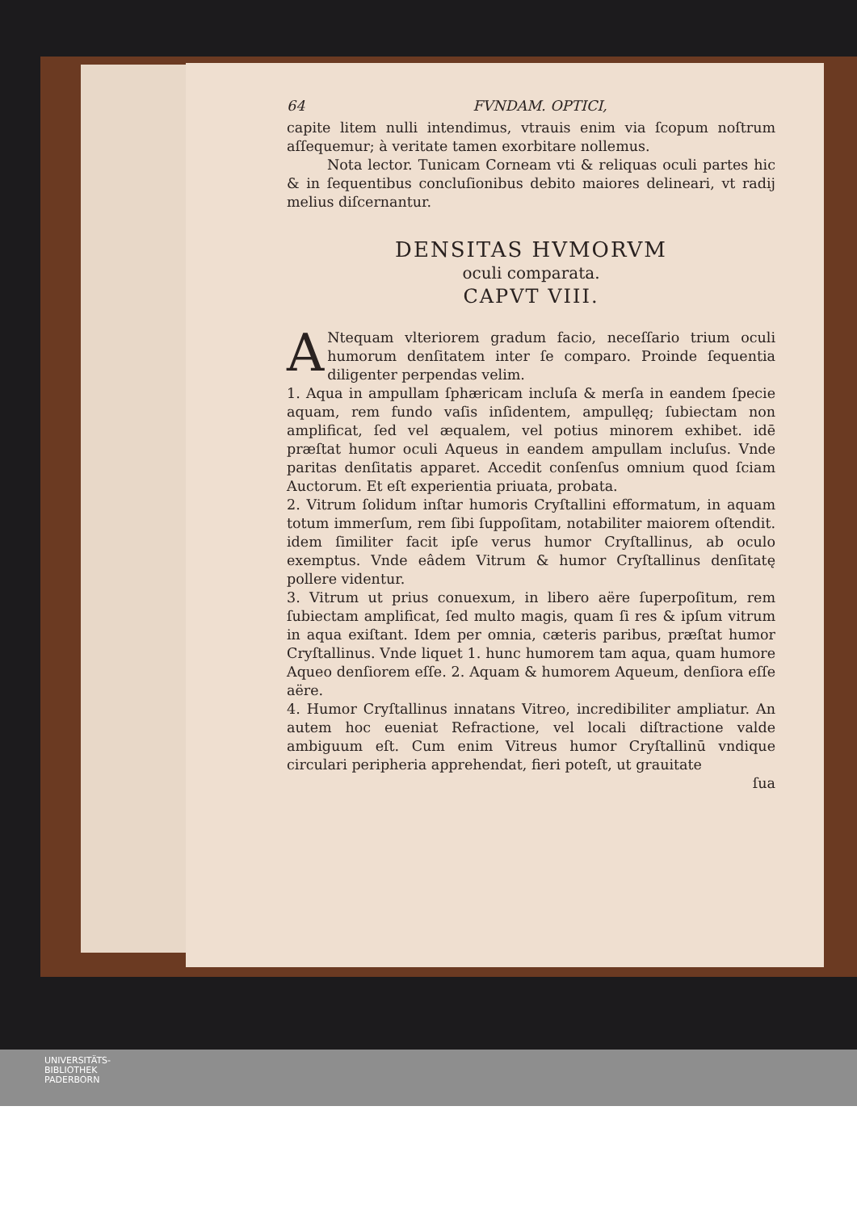64 FVNDAM. OPTICI,
capite litem nulli intendimus, vtrauis enim via ſcopum noſtrum aſſequemur; à veritate tamen exorbitare nollemus.
Nota lector. Tunicam Corneam vti & reliquas oculi partes hic & in ſequentibus concluſionibus debito maiores delineari, vt radij melius diſcernantur.
DENSITAS HVMORVM
oculi comparata.
CAPVT VIII.
ANtequam vlteriorem gradum facio, neceſſario trium oculi humorum denſitatem inter ſe comparo. Proinde ſequentia diligenter perpendas velim.
1. Aqua in ampullam ſphæricam incluſa & merſa in eandem ſpecie aquam, rem fundo vaſis inſidentem, ampullęq; ſubiectam non amplificat, ſed vel æqualem, vel potius minorem exhibet. idē præſtat humor oculi Aqueus in eandem ampullam incluſus. Vnde paritas denſitatis apparet. Accedit conſenſus omnium quod ſciam Auctorum. Et eſt experientia priuata, probata.
2. Vitrum ſolidum inſtar humoris Cryſtallini efformatum, in aquam totum immerſum, rem ſibi ſuppoſitam, notabiliter maiorem oſtendit. idem ſimiliter facit ipſe verus humor Cryſtallinus, ab oculo exemptus. Vnde eâdem Vitrum & humor Cryſtallinus denſitatę pollere videntur.
3. Vitrum ut prius conuexum, in libero aëre ſuperpoſitum, rem ſubiectam amplificat, ſed multo magis, quam ſi res & ipſum vitrum in aqua exiſtant. Idem per omnia, cæteris paribus, præſtat humor Cryſtallinus. Vnde liquet 1. hunc humorem tam aqua, quam humore Aqueo denſiorem eſſe. 2. Aquam & humorem Aqueum, denſiora eſſe aëre.
4. Humor Cryſtallinus innatans Vitreo, incredibiliter ampliatur. An autem hoc eueniat Refractione, vel locali diſtractione valde ambiguum eſt. Cum enim Vitreus humor Cryſtallinū vndique circulari peripheria apprehendat, fieri poteſt, ut grauitate
ſua
UNIVERSITÄTS-
BIBLIOTHEK
PADERBORN